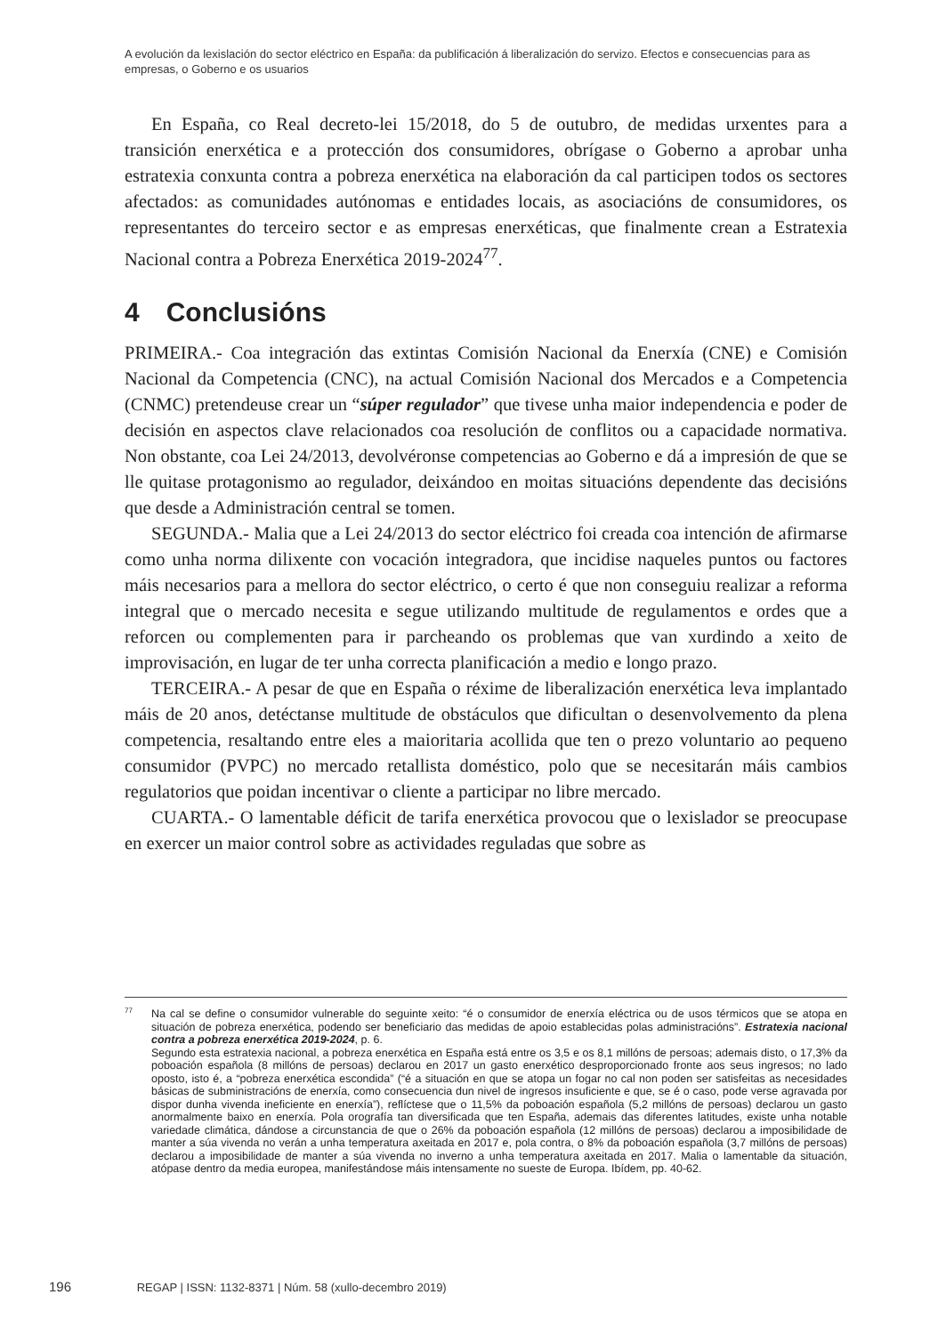A evolución da lexislación do sector eléctrico en España: da publificación á liberalización do servizo. Efectos e consecuencias para as empresas, o Goberno e os usuarios
En España, co Real decreto-lei 15/2018, do 5 de outubro, de medidas urxentes para a transición enerxética e a protección dos consumidores, obrígase o Goberno a aprobar unha estratexia conxunta contra a pobreza enerxética na elaboración da cal participen todos os sectores afectados: as comunidades autónomas e entidades locais, as asociacións de consumidores, os representantes do terceiro sector e as empresas enerxéticas, que finalmente crean a Estratexia Nacional contra a Pobreza Enerxética 2019-2024<sup>77</sup>.
4 Conclusións
PRIMEIRA.- Coa integración das extintas Comisión Nacional da Enerxía (CNE) e Comisión Nacional da Competencia (CNC), na actual Comisión Nacional dos Mercados e a Competencia (CNMC) pretendeuse crear un “súper regulador” que tivese unha maior independencia e poder de decisión en aspectos clave relacionados coa resolución de conflitos ou a capacidade normativa. Non obstante, coa Lei 24/2013, devolvéronse competencias ao Goberno e dá a impresión de que se lle quitase protagonismo ao regulador, deixándoo en moitas situacións dependente das decisións que desde a Administración central se tomen.
SEGUNDA.- Malia que a Lei 24/2013 do sector eléctrico foi creada coa intención de afirmarse como unha norma dilixente con vocación integradora, que incidise naqueles puntos ou factores máis necesarios para a mellora do sector eléctrico, o certo é que non conseguiu realizar a reforma integral que o mercado necesita e segue utilizando multitude de regulamentos e ordes que a reforcen ou complementen para ir parcheando os problemas que van xurdindo a xeito de improvisación, en lugar de ter unha correcta planificación a medio e longo prazo.
TERCEIRA.- A pesar de que en España o réxime de liberalización enerxética leva implantado máis de 20 anos, detéctanse multitude de obstáculos que dificultan o desenvolvemento da plena competencia, resaltando entre eles a maioritaria acollida que ten o prezo voluntario ao pequeno consumidor (PVPC) no mercado retallista doméstico, polo que se necesitarán máis cambios regulatorios que poidan incentivar o cliente a participar no libre mercado.
CUARTA.- O lamentable déficit de tarifa enerxética provocou que o lexislador se preocupase en exercer un maior control sobre as actividades reguladas que sobre as
<sup>77</sup>Na cal se define o consumidor vulnerable do seguinte xeito: “é o consumidor de enerxía eléctrica ou de usos térmicos que se atopa en situación de pobreza enerxética, podendo ser beneficiario das medidas de apoio establecidas polas administracións”. Estratexia nacional contra a pobreza enerxética 2019-2024, p. 6.
Segundo esta estratexia nacional, a pobreza enerxética en España está entre os 3,5 e os 8,1 millóns de persoas; ademais disto, o 17,3% da poboación española (8 millóns de persoas) declarou en 2017 un gasto enerxético desproporcionado fronte aos seus ingresos; no lado oposto, isto é, a “pobreza enerxética escondida” (“é a situación en que se atopa un fogar no cal non poden ser satisfeitas as necesidades básicas de subministracións de enerxía, como consecuencia dun nivel de ingresos insuficiente e que, se é o caso, pode verse agravada por dispor dunha vivenda ineficiente en enerxía”), reflíctese que o 11,5% da poboación española (5,2 millóns de persoas) declarou un gasto anormalmente baixo en enerxía. Pola orografía tan diversificada que ten España, ademais das diferentes latitudes, existe unha notable variedade climática, dándose a circunstancia de que o 26% da poboación española (12 millóns de persoas) declarou a imposibilidade de manter a súa vivenda no verán a unha temperatura axeitada en 2017 e, pola contra, o 8% da poboación española (3,7 millóns de persoas) declarou a imposibilidade de manter a súa vivenda no inverno a unha temperatura axeitada en 2017. Malia o lamentable da situación, atópase dentro da media europea, manifestándose máis intensamente no sueste de Europa. Ibídem, pp. 40-62.
196 REGAP | ISSN: 1132-8371 | Núm. 58 (xullo-decembro 2019)